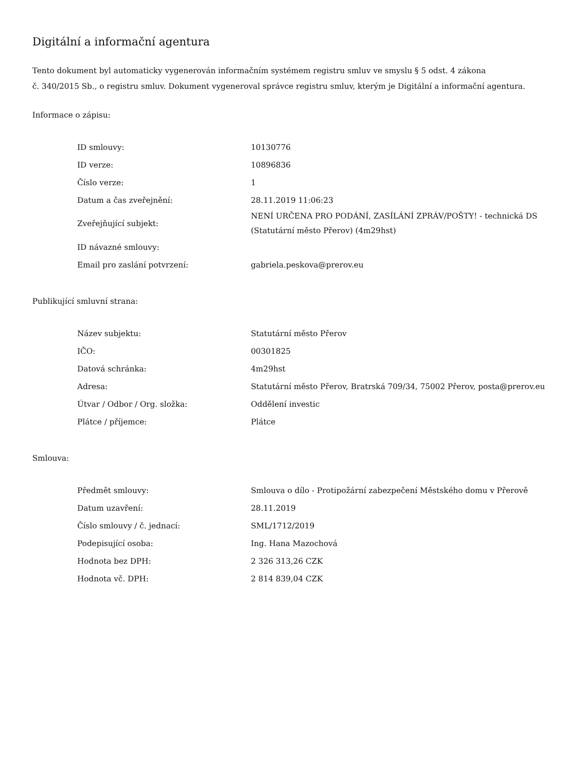Digitální a informační agentura
Tento dokument byl automaticky vygenerován informačním systémem registru smluv ve smyslu § 5 odst. 4 zákona
č. 340/2015 Sb., o registru smluv. Dokument vygeneroval správce registru smluv, kterým je Digitální a informační agentura.
Informace o zápisu:
| ID smlouvy: | 10130776 |
| ID verze: | 10896836 |
| Číslo verze: | 1 |
| Datum a čas zveřejnění: | 28.11.2019 11:06:23 |
| Zveřejňující subjekt: | NENÍ URČENA PRO PODÁNÍ, ZASÍLÁNÍ ZPRÁV/POŠTY! - technická DS (Statutární město Přerov) (4m29hst) |
| ID návazné smlouvy: | |
| Email pro zaslání potvrzení: | gabriela.peskova@prerov.eu |
Publikující smluvní strana:
| Název subjektu: | Statutární město Přerov |
| IČO: | 00301825 |
| Datová schránka: | 4m29hst |
| Adresa: | Statutární město Přerov, Bratrská 709/34, 75002 Přerov, posta@prerov.eu |
| Útvar / Odbor / Org. složka: | Oddělení investic |
| Plátce / příjemce: | Plátce |
Smlouva:
| Předmět smlouvy: | Smlouva o dílo - Protipožární zabezpečení Městského domu v Přerově |
| Datum uzavření: | 28.11.2019 |
| Číslo smlouvy / č. jednací: | SML/1712/2019 |
| Podepisující osoba: | Ing. Hana Mazochová |
| Hodnota bez DPH: | 2 326 313,26 CZK |
| Hodnota vč. DPH: | 2 814 839,04 CZK |